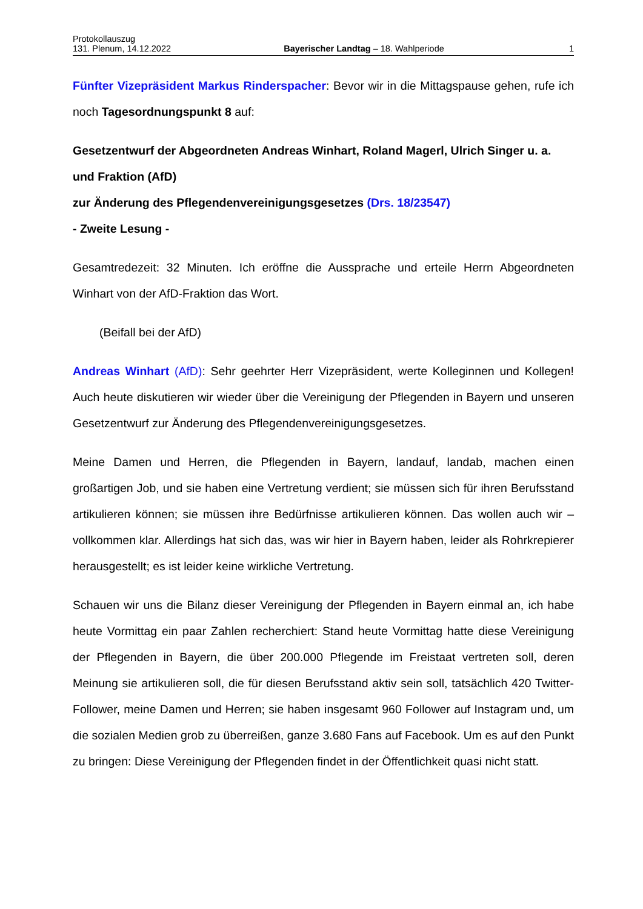Protokollauszug
131. Plenum, 14.12.2022 Bayerischer Landtag – 18. Wahlperiode 1
Fünfter Vizepräsident Markus Rinderspacher: Bevor wir in die Mittagspause gehen, rufe ich noch Tagesordnungspunkt 8 auf:
Gesetzentwurf der Abgeordneten Andreas Winhart, Roland Magerl, Ulrich Singer u. a. und Fraktion (AfD)
zur Änderung des Pflegendenvereinigungsgesetzes (Drs. 18/23547)
- Zweite Lesung -
Gesamtredezeit: 32 Minuten. Ich eröffne die Aussprache und erteile Herrn Abgeordneten Winhart von der AfD-Fraktion das Wort.
(Beifall bei der AfD)
Andreas Winhart (AfD): Sehr geehrter Herr Vizepräsident, werte Kolleginnen und Kollegen! Auch heute diskutieren wir wieder über die Vereinigung der Pflegenden in Bayern und unseren Gesetzentwurf zur Änderung des Pflegendenvereinigungsgesetzes.
Meine Damen und Herren, die Pflegenden in Bayern, landauf, landab, machen einen großartigen Job, und sie haben eine Vertretung verdient; sie müssen sich für ihren Berufsstand artikulieren können; sie müssen ihre Bedürfnisse artikulieren können. Das wollen auch wir – vollkommen klar. Allerdings hat sich das, was wir hier in Bayern haben, leider als Rohrkrepierer herausgestellt; es ist leider keine wirkliche Vertretung.
Schauen wir uns die Bilanz dieser Vereinigung der Pflegenden in Bayern einmal an, ich habe heute Vormittag ein paar Zahlen recherchiert: Stand heute Vormittag hatte diese Vereinigung der Pflegenden in Bayern, die über 200.000 Pflegende im Freistaat vertreten soll, deren Meinung sie artikulieren soll, die für diesen Berufsstand aktiv sein soll, tatsächlich 420 Twitter-Follower, meine Damen und Herren; sie haben insgesamt 960 Follower auf Instagram und, um die sozialen Medien grob zu überreißen, ganze 3.680 Fans auf Facebook. Um es auf den Punkt zu bringen: Diese Vereinigung der Pflegenden findet in der Öffentlichkeit quasi nicht statt.